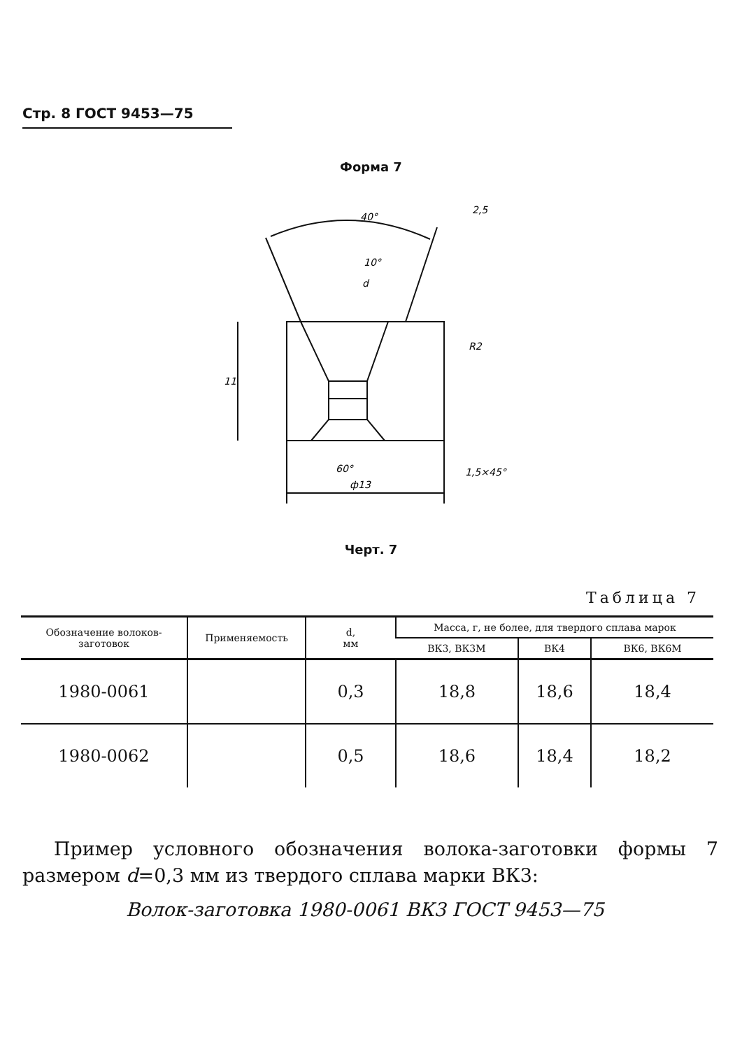Стр. 8 ГОСТ 9453—75
Форма 7
40°
10°
d
R2
11
60°
ф13
1,5×45°
2,5
Черт. 7
Таблица 7
| Обозначение волоков-заготовок | Применяемость | d, мм | Масса, г, не более, для твердого сплава марок | | |
| --- | --- | --- | --- | --- | --- |
| | | | ВК3, ВК3М | ВК4 | ВК6, ВК6М |
| 1980-0061 | | 0,3 | 18,8 | 18,6 | 18,4 |
| 1980-0062 | | 0,5 | 18,6 | 18,4 | 18,2 |
Пример условного обозначения волока-заготовки формы 7 размером d=0,3 мм из твердого сплава марки ВК3:
Волок-заготовка 1980-0061 ВК3 ГОСТ 9453—75